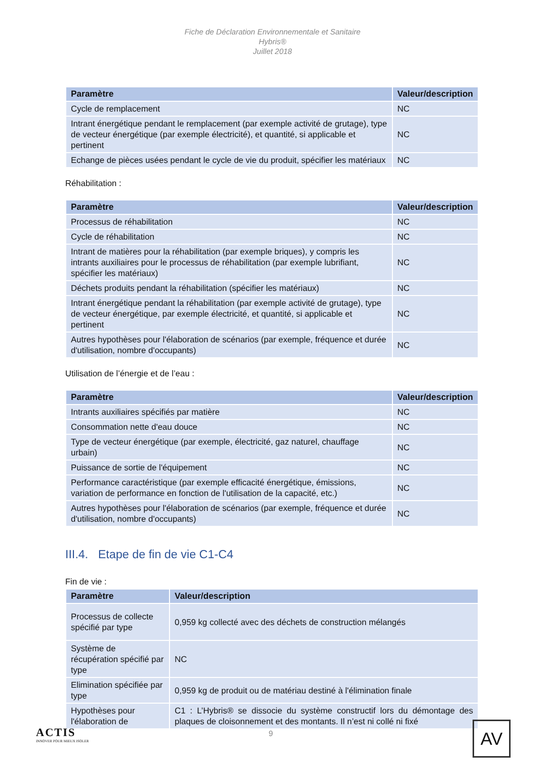Fiche de Déclaration Environnementale et Sanitaire
Hybris®
Juillet 2018
| Paramètre | Valeur/description |
| --- | --- |
| Cycle de remplacement | NC |
| Intrant énergétique pendant le remplacement (par exemple activité de grutage), type de vecteur énergétique (par exemple électricité), et quantité, si applicable et pertinent | NC |
| Echange de pièces usées pendant le cycle de vie du produit, spécifier les matériaux | NC |
Réhabilitation :
| Paramètre | Valeur/description |
| --- | --- |
| Processus de réhabilitation | NC |
| Cycle de réhabilitation | NC |
| Intrant de matières pour la réhabilitation (par exemple briques), y compris les intrants auxiliaires pour le processus de réhabilitation (par exemple lubrifiant, spécifier les matériaux) | NC |
| Déchets produits pendant la réhabilitation (spécifier les matériaux) | NC |
| Intrant énergétique pendant la réhabilitation (par exemple activité de grutage), type de vecteur énergétique, par exemple électricité, et quantité, si applicable et pertinent | NC |
| Autres hypothèses pour l'élaboration de scénarios (par exemple, fréquence et durée d'utilisation, nombre d'occupants) | NC |
Utilisation de l’énergie et de l’eau :
| Paramètre | Valeur/description |
| --- | --- |
| Intrants auxiliaires spécifiés par matière | NC |
| Consommation nette d'eau douce | NC |
| Type de vecteur énergétique (par exemple, électricité, gaz naturel, chauffage urbain) | NC |
| Puissance de sortie de l'équipement | NC |
| Performance caractéristique (par exemple efficacité énergétique, émissions, variation de performance en fonction de l'utilisation de la capacité, etc.) | NC |
| Autres hypothèses pour l'élaboration de scénarios (par exemple, fréquence et durée d'utilisation, nombre d'occupants) | NC |
III.4. Etape de fin de vie C1-C4
Fin de vie :
| Paramètre | Valeur/description |
| --- | --- |
| Processus de collecte spécifié par type | 0,959 kg collecté avec des déchets de construction mélangés |
| Système de récupération spécifié par type | NC |
| Elimination spécifiée par type | 0,959 kg de produit ou de matériau destiné à l'élimination finale |
| Hypothèses pour l'élaboration de | C1 : L’Hybris® se dissocie du système constructif lors du démontage des plaques de cloisonnement et des montants. Il n’est ni collé ni fixé |
ACTIS
INNOVER POUR MIEUX ISOLER
9 AV